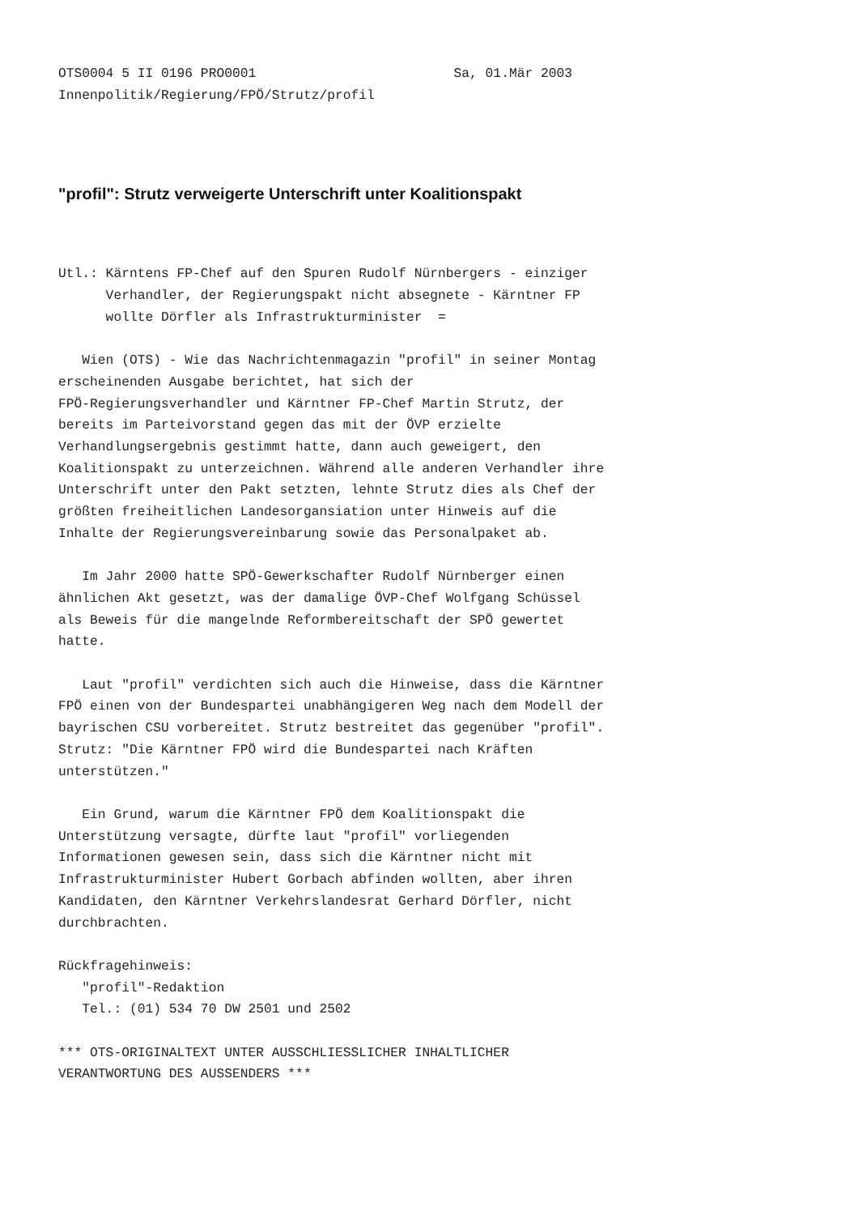OTS0004 5 II 0196 PRO0001                         Sa, 01.Mär 2003
Innenpolitik/Regierung/FPÖ/Strutz/profil
"profil": Strutz verweigerte Unterschrift unter Koalitionspakt
Utl.: Kärntens FP-Chef auf den Spuren Rudolf Nürnbergers - einziger
      Verhandler, der Regierungspakt nicht absegnete - Kärntner FP
      wollte Dörfler als Infrastrukturminister  =

   Wien (OTS) - Wie das Nachrichtenmagazin "profil" in seiner Montag
erscheinenden Ausgabe berichtet, hat sich der
FPÖ-Regierungsverhandler und Kärntner FP-Chef Martin Strutz, der
bereits im Parteivorstand gegen das mit der ÖVP erzielte
Verhandlungsergebnis gestimmt hatte, dann auch geweigert, den
Koalitionspakt zu unterzeichnen. Während alle anderen Verhandler ihre
Unterschrift unter den Pakt setzten, lehnte Strutz dies als Chef der
größten freiheitlichen Landesorgansiation unter Hinweis auf die
Inhalte der Regierungsvereinbarung sowie das Personalpaket ab.

   Im Jahr 2000 hatte SPÖ-Gewerkschafter Rudolf Nürnberger einen
ähnlichen Akt gesetzt, was der damalige ÖVP-Chef Wolfgang Schüssel
als Beweis für die mangelnde Reformbereitschaft der SPÖ gewertet
hatte.

   Laut "profil" verdichten sich auch die Hinweise, dass die Kärntner
FPÖ einen von der Bundespartei unabhängigeren Weg nach dem Modell der
bayrischen CSU vorbereitet. Strutz bestreitet das gegenüber "profil".
Strutz: "Die Kärntner FPÖ wird die Bundespartei nach Kräften
unterstützen."

   Ein Grund, warum die Kärntner FPÖ dem Koalitionspakt die
Unterstützung versagte, dürfte laut "profil" vorliegenden
Informationen gewesen sein, dass sich die Kärntner nicht mit
Infrastrukturminister Hubert Gorbach abfinden wollten, aber ihren
Kandidaten, den Kärntner Verkehrslandesrat Gerhard Dörfler, nicht
durchbrachten.

Rückfragehinweis:
   "profil"-Redaktion
   Tel.: (01) 534 70 DW 2501 und 2502

*** OTS-ORIGINALTEXT UNTER AUSSCHLIESSLICHER INHALTLICHER
VERANTWORTUNG DES AUSSENDERS ***